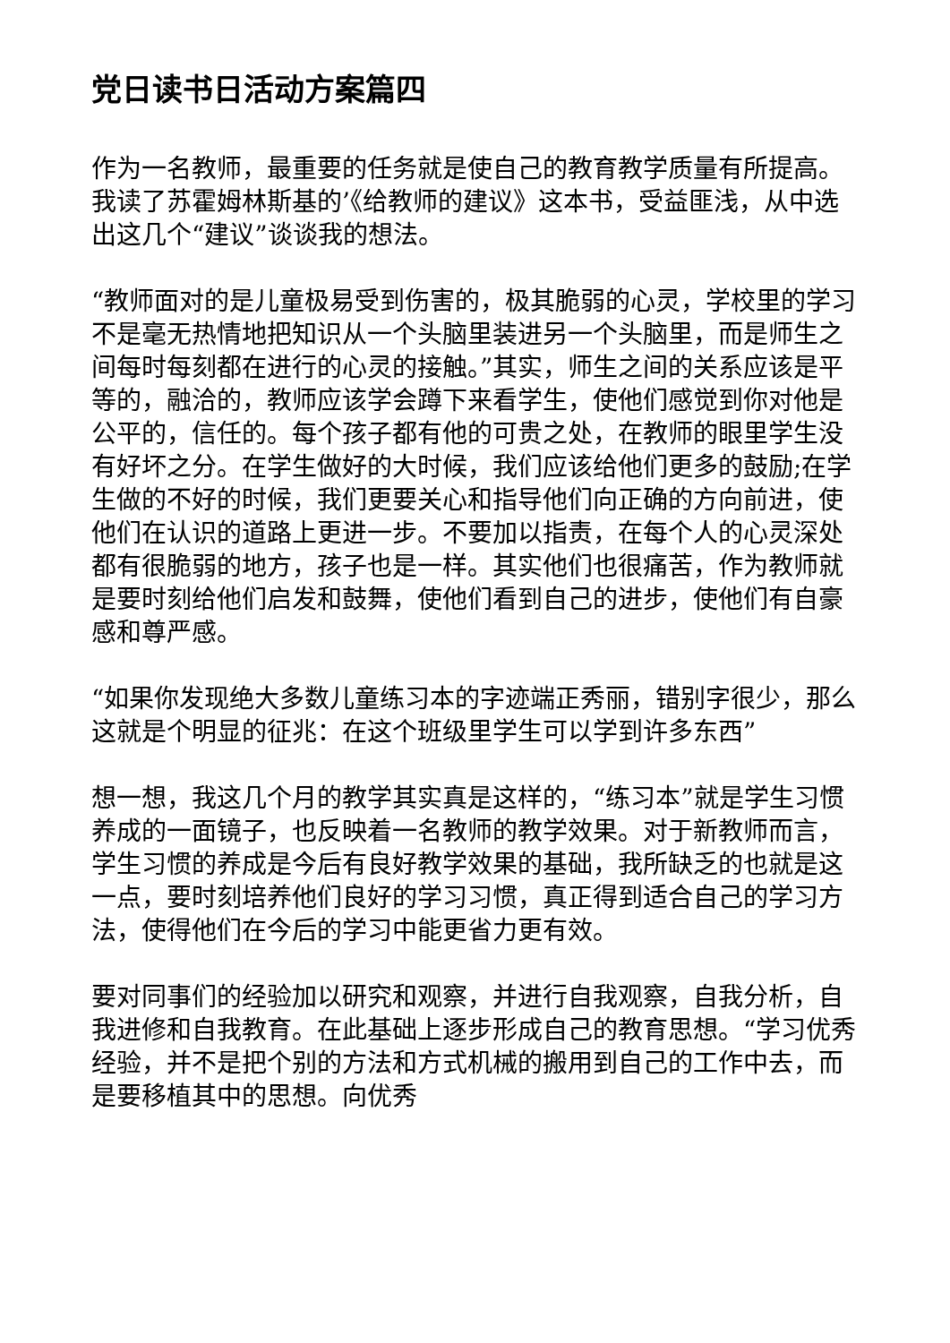党日读书日活动方案篇四
作为一名教师，最重要的任务就是使自己的教育教学质量有所提高。我读了苏霍姆林斯基的’《给教师的建议》这本书，受益匪浅，从中选出这几个“建议”谈谈我的想法。
“教师面对的是儿童极易受到伤害的，极其脆弱的心灵，学校里的学习不是毫无热情地把知识从一个头脑里装进另一个头脑里，而是师生之间每时每刻都在进行的心灵的接触。”其实，师生之间的关系应该是平等的，融洽的，教师应该学会蹲下来看学生，使他们感觉到你对他是公平的，信任的。每个孩子都有他的可贵之处，在教师的眼里学生没有好坏之分。在学生做好的大时候，我们应该给他们更多的鼓励;在学生做的不好的时候，我们更要关心和指导他们向正确的方向前进，使他们在认识的道路上更进一步。不要加以指责，在每个人的心灵深处都有很脆弱的地方，孩子也是一样。其实他们也很痛苦，作为教师就是要时刻给他们启发和鼓舞，使他们看到自己的进步，使他们有自豪感和尊严感。
“如果你发现绝大多数儿童练习本的字迹端正秀丽，错别字很少，那么这就是个明显的征兆：在这个班级里学生可以学到许多东西”
想一想，我这几个月的教学其实真是这样的，“练习本”就是学生习惯养成的一面镜子，也反映着一名教师的教学效果。对于新教师而言，学生习惯的养成是今后有良好教学效果的基础，我所缺乏的也就是这一点，要时刻培养他们良好的学习习惯，真正得到适合自己的学习方法，使得他们在今后的学习中能更省力更有效。
要对同事们的经验加以研究和观察，并进行自我观察，自我分析，自我进修和自我教育。在此基础上逐步形成自己的教育思想。“学习优秀经验，并不是把个别的方法和方式机械的搬用到自己的工作中去，而是要移植其中的思想。向优秀